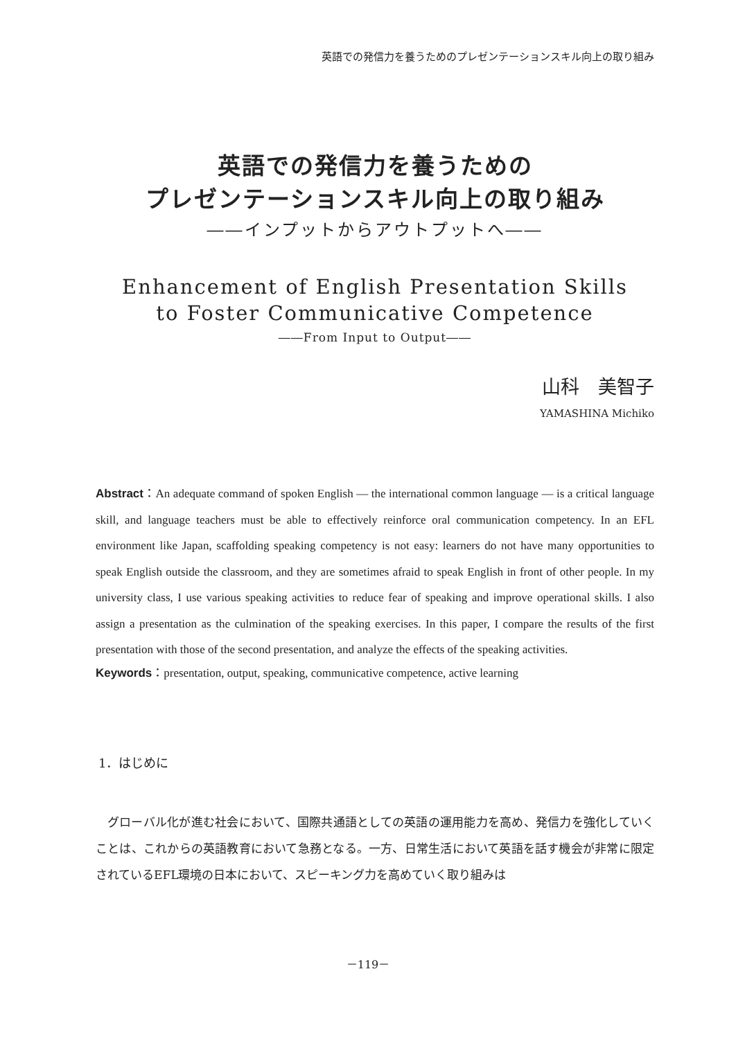英語での発信力を養うためのプレゼンテーションスキル向上の取り組み
英語での発信力を養うための
プレゼンテーションスキル向上の取り組み
――インプットからアウトプットへ――
Enhancement of English Presentation Skills
to Foster Communicative Competence
――From Input to Output――
山科　美智子
YAMASHINA Michiko
Abstract：An adequate command of spoken English — the international common language — is a critical language skill, and language teachers must be able to effectively reinforce oral communication competency. In an EFL environment like Japan, scaffolding speaking competency is not easy: learners do not have many opportunities to speak English outside the classroom, and they are sometimes afraid to speak English in front of other people. In my university class, I use various speaking activities to reduce fear of speaking and improve operational skills. I also assign a presentation as the culmination of the speaking exercises. In this paper, I compare the results of the first presentation with those of the second presentation, and analyze the effects of the speaking activities.
Keywords：presentation, output, speaking, communicative competence, active learning
1．はじめに
グローバル化が進む社会において、国際共通語としての英語の運用能力を高め、発信力を強化していくことは、これからの英語教育において急務となる。一方、日常生活において英語を話す機会が非常に限定されているEFL環境の日本において、スピーキング力を高めていく取り組みは
－119－